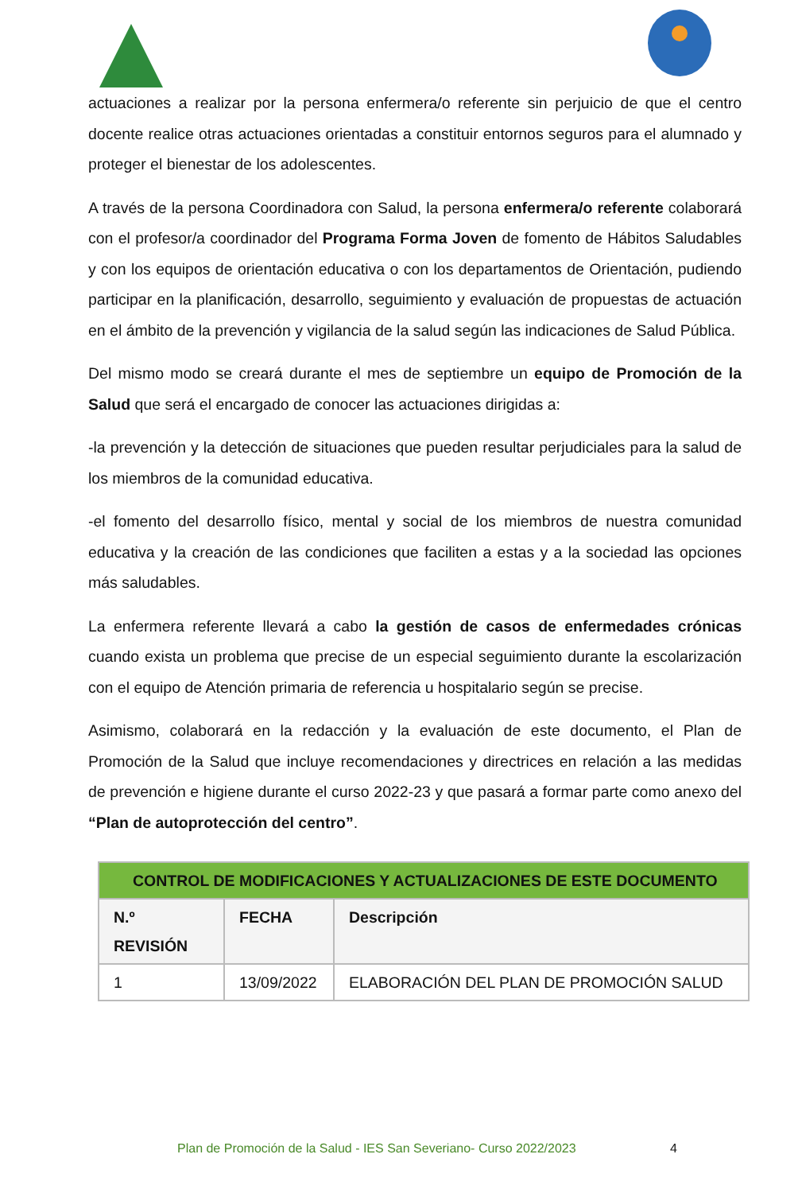actuaciones a realizar por la persona enfermera/o referente sin perjuicio de que el centro docente realice otras actuaciones orientadas a constituir entornos seguros para el alumnado y proteger el bienestar de los adolescentes.
A través de la persona Coordinadora con Salud, la persona enfermera/o referente colaborará con el profesor/a coordinador del Programa Forma Joven de fomento de Hábitos Saludables y con los equipos de orientación educativa o con los departamentos de Orientación, pudiendo participar en la planificación, desarrollo, seguimiento y evaluación de propuestas de actuación en el ámbito de la prevención y vigilancia de la salud según las indicaciones de Salud Pública.
Del mismo modo se creará durante el mes de septiembre un equipo de Promoción de la Salud que será el encargado de conocer las actuaciones dirigidas a:
-la prevención y la detección de situaciones que pueden resultar perjudiciales para la salud de los miembros de la comunidad educativa.
-el fomento del desarrollo físico, mental y social de los miembros de nuestra comunidad educativa y la creación de las condiciones que faciliten a estas y a la sociedad las opciones más saludables.
La enfermera referente llevará a cabo la gestión de casos de enfermedades crónicas cuando exista un problema que precise de un especial seguimiento durante la escolarización con el equipo de Atención primaria de referencia u hospitalario según se precise.
Asimismo, colaborará en la redacción y la evaluación de este documento, el Plan de Promoción de la Salud que incluye recomendaciones y directrices en relación a las medidas de prevención e higiene durante el curso 2022-23 y que pasará a formar parte como anexo del “Plan de autoprotección del centro”.
| CONTROL DE MODIFICACIONES Y ACTUALIZACIONES DE ESTE DOCUMENTO | | |
| N.º REVISIÓN | FECHA | Descripción |
| 1 | 13/09/2022 | ELABORACIÓN DEL PLAN DE PROMOCIÓN SALUD |
Plan de Promoción de la Salud - IES San Severiano- Curso 2022/2023
4